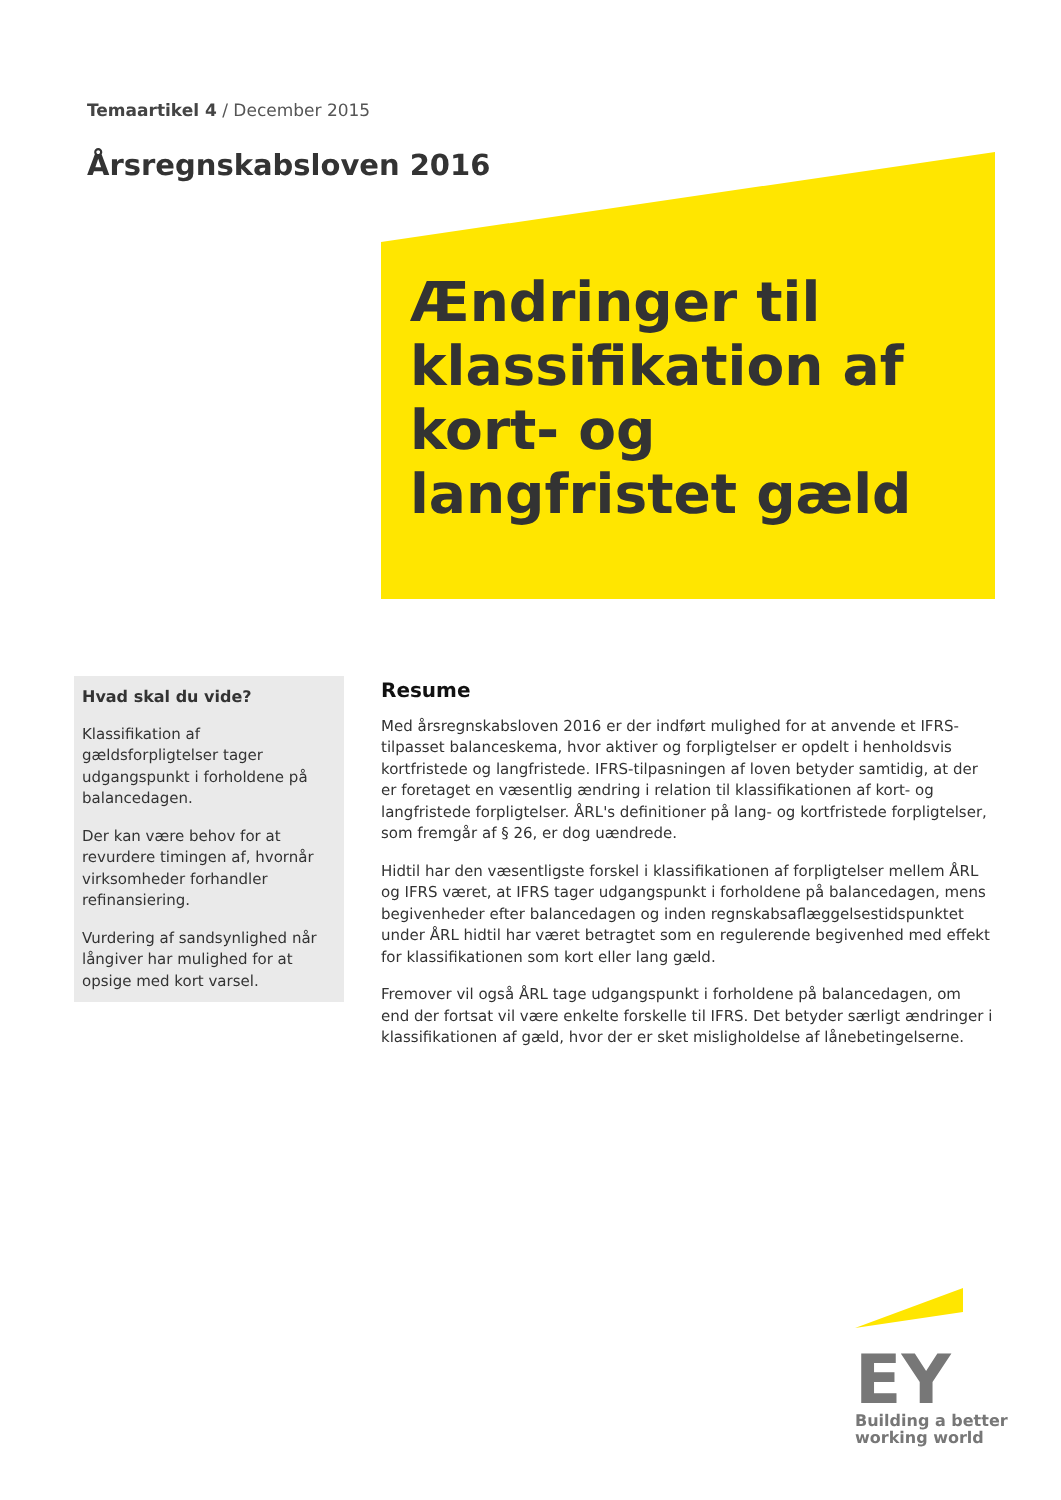Temaartikel 4 / December 2015
Årsregnskabsloven 2016
Ændringer til klassifikation af kort- og langfristet gæld
Hvad skal du vide?
Klassifikation af gældsforpligtelser tager udgangspunkt i forholdene på balancedagen.
Der kan være behov for at revurdere timingen af, hvornår virksomheder forhandler refinansiering.
Vurdering af sandsynlighed når långiver har mulighed for at opsige med kort varsel.
Resume
Med årsregnskabsloven 2016 er der indført mulighed for at anvende et IFRS-tilpasset balanceskema, hvor aktiver og forpligtelser er opdelt i henholdsvis kortfristede og langfristede. IFRS-tilpasningen af loven betyder samtidig, at der er foretaget en væsentlig ændring i relation til klassifikationen af kort- og langfristede forpligtelser. ÅRL's definitioner på lang- og kortfristede forpligtelser, som fremgår af § 26, er dog uændrede.
Hidtil har den væsentligste forskel i klassifikationen af forpligtelser mellem ÅRL og IFRS været, at IFRS tager udgangspunkt i forholdene på balancedagen, mens begivenheder efter balancedagen og inden regnskabsaflæggelsestidspunktet under ÅRL hidtil har været betragtet som en regulerende begivenhed med effekt for klassifikationen som kort eller lang gæld.
Fremover vil også ÅRL tage udgangspunkt i forholdene på balancedagen, om end der fortsat vil være enkelte forskelle til IFRS. Det betyder særligt ændringer i klassifikationen af gæld, hvor der er sket misligholdelse af lånebetingelserne.
EY
Building a better
working world